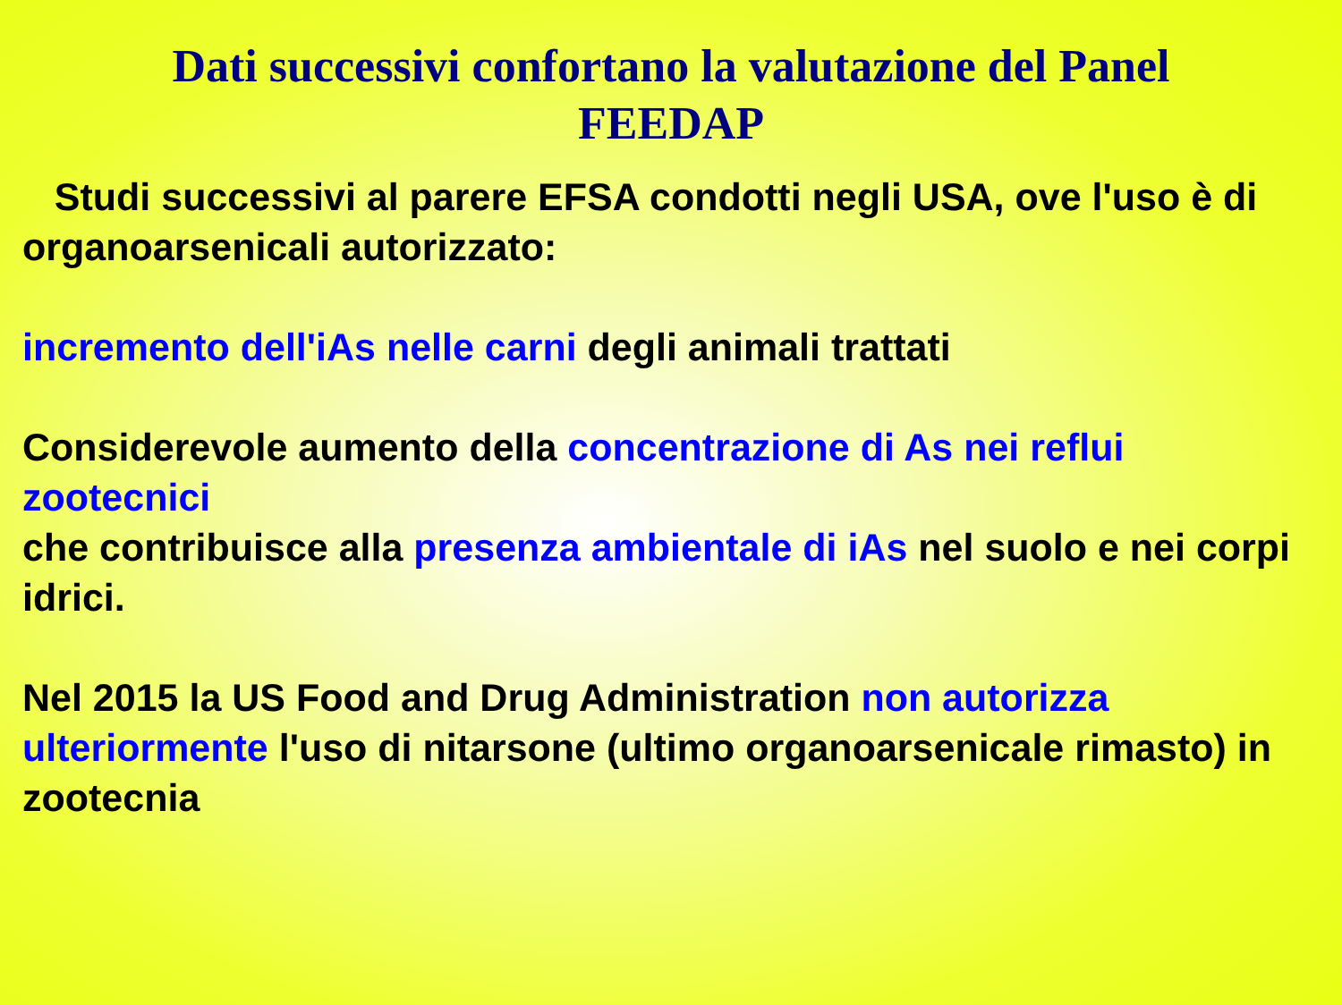Dati successivi confortano la valutazione del Panel
FEEDAP
Studi successivi al parere EFSA condotti negli USA, ove l'uso è di organoarsenicali autorizzato:
incremento dell'iAs nelle carni degli animali trattati
Considerevole aumento della concentrazione di As nei reflui zootecnici
che contribuisce alla presenza ambientale di iAs nel suolo e nei corpi idrici.
Nel 2015 la US Food and Drug Administration non autorizza ulteriormente l'uso di nitarsone (ultimo organoarsenicale rimasto) in zootecnia